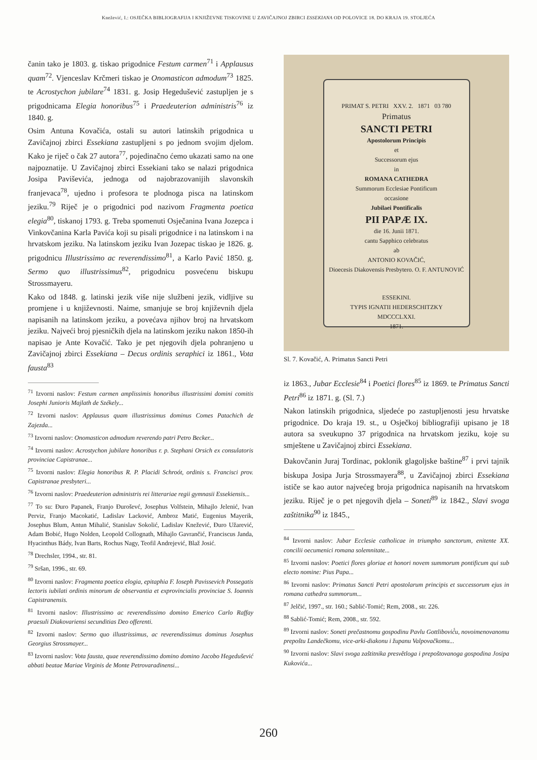Knežević, I.: OSJEČKA BIBLIOGRAFIJA I KNJIŽEVNE TISKOVINE U ZAVIČAJNOJ ZBIRCI ESSEKIANA OD POLOVICE 18. DO KRAJA 19. STOLJEĆA
čanin tako je 1803. g. tiskao prigodnice Festum carmen<sup>71</sup> i Applausus quam<sup>72</sup>. Vjenceslav Krčmeri tiskao je Onomasticon admodum<sup>73</sup> 1825. te Acrostychon jubilare<sup>74</sup> 1831. g. Josip Hegedušević zastupljen je s prigodnicama Elegia honoribus<sup>75</sup> i Praedeuterion administris<sup>76</sup> iz 1840. g.
Osim Antuna Kovačića, ostali su autori latinskih prigodnica u Zavičajnoj zbirci Essekiana zastupljeni s po jednom svojim djelom. Kako je riječ o čak 27 autora<sup>77</sup>, pojedinačno ćemo ukazati samo na one najpoznatije. U Zavičajnoj zbirci Essekiani tako se nalazi prigodnica Josipa Paviševića, jednoga od najobrazovanijih slavonskih franjevaca<sup>78</sup>, ujedno i profesora te plodnoga pisca na latinskom jeziku.<sup>79</sup> Riječ je o prigodnici pod nazivom Fragmenta poetica elegia<sup>80</sup>, tiskanoj 1793. g. Treba spomenuti Osječanina Ivana Jozepca i Vinkovčanina Karla Pavića koji su pisali prigodnice i na latinskom i na hrvatskom jeziku. Na latinskom jeziku Ivan Jozepac tiskao je 1826. g. prigodnicu Illustrissimo ac reverendissimo<sup>81</sup>, a Karlo Pavić 1850. g. Sermo quo illustrissimus<sup>82</sup>, prigodnicu posvećenu biskupu Strossmayeru.
Kako od 1848. g. latinski jezik više nije službeni jezik, vidljive su promjene i u književnosti. Naime, smanjuje se broj književnih djela napisanih na latinskom jeziku, a povećava njihov broj na hrvatskom jeziku. Najveći broj pjesničkih djela na latinskom jeziku nakon 1850-ih napisao je Ante Kovačić. Tako je pet njegovih djela pohranjeno u Zavičajnoj zbirci Essekiana – Decus ordinis seraphici iz 1861., Vota fausta<sup>83</sup>
<sup>71</sup> Izvorni naslov: Festum carmen amplissimis honoribus illustrissimi domini comitis Josephi Junioris Majlath de Székely...
<sup>72</sup> Izvorni naslov: Applausus quam illustrissimus dominus Comes Patachich de Zajezda...
<sup>73</sup> Izvorni naslov: Onomasticon admodum reverendo patri Petro Becker...
<sup>74</sup> Izvorni naslov: Acrostychon jubilare honoribus r. p. Stephani Orsich ex consulatoris provinciae Capistranae...
<sup>75</sup> Izvorni naslov: Elegia honoribus R. P. Placidi Schroót, ordinis s. Francisci prov. Capistranae presbyteri...
<sup>76</sup> Izvorni naslov: Praedeuterion administris rei litterariae regii gymnasii Essekiensis...
<sup>77</sup> To su: Đuro Papanek, Franjo Đuroševć, Josephus Volfstein, Mihajlo Jelenić, Ivan Perviz, Franjo Macokatić, Ladislav Lacković, Ambroz Matić, Eugenius Mayerik, Josephus Blum, Antun Mihalić, Stanislav Sokolić, Ladislav Knežević, Đuro Užarević, Adam Bobić, Hugo Nolden, Leopold Collognath, Mihajlo Gavrančić, Franciscus Janda, Hyacinthus Bády, Ivan Barts, Rochus Nagy, Teofil Andrejević, Blaž Josić.
<sup>78</sup> Drechsler, 1994., str. 81.
<sup>79</sup> Sršan, 1996., str. 69.
<sup>80</sup> Izvorni naslov: Fragmenta poetica elogia, epitaphia F. Ioseph Pavissevich Possegatis lectoris iubilati ordinis minorum de observantia et exprovincialis provinciae S. Ioannis Capistranensis.
<sup>81</sup> Izvorni naslov: Illustrissimo ac reverendissimo domino Emerico Carlo Raffay praesuli Diakovariensi secunditias Deo offerenti.
<sup>82</sup> Izvorni naslov: Sermo quo illustrissimus, ac reverendissimus dominus Josephus Georgius Strossmayer...
<sup>83</sup> Izvorni naslov: Vota fausta, quae reverendissimo domino domino Jacobo Hegedušević abbati beatae Mariae Virginis de Monte Petrovaradinensi...
PRIMAT S. PETRI XXV. 2. 1871 03 780
Primatus
SANCTI PETRI
Apostolorum Principis
et
Successorum ejus
in
ROMANA CATHEDRA
Summorum Ecclesiae Pontificum
occasione
Jubilaei Pontificalis
PII PAPÆ IX.
die 16. Junii 1871.
cantu Sapphico celebratus
ab
ANTONIO KOVAČIĆ,
Dioecesis Diakovensis Presbytero. O. F. ANTUNOVIĆ
ESSEKINI.
TYPIS IGNATII HEDERSCHITZKY
MDCCCLXXI.
1871.
Sl. 7. Kovačić, A. Primatus Sancti Petri
iz 1863., Jubar Ecclesie<sup>84</sup> i Poetici flores<sup>85</sup> iz 1869. te Primatus Sancti Petri<sup>86</sup> iz 1871. g. (Sl. 7.)
Nakon latinskih prigodnica, sljedeće po zastupljenosti jesu hrvatske prigodnice. Do kraja 19. st., u Osječkoj bibliografiji upisano je 18 autora sa sveukupno 37 prigodnica na hrvatskom jeziku, koje su smještene u Zavičajnoj zbirci Essekiana.
Đakovčanin Juraj Tordinac, poklonik glagoljske baštine<sup>87</sup> i prvi tajnik biskupa Josipa Jurja Strossmayera<sup>88</sup>, u Zavičajnoj zbirci Essekiana ističe se kao autor najvećeg broja prigodnica napisanih na hrvatskom jeziku. Riječ je o pet njegovih djela – Soneti<sup>89</sup> iz 1842., Slavi svoga zaštitnika<sup>90</sup> iz 1845.,
<sup>84</sup> Izvorni naslov: Jubar Ecclesie catholicae in triumpho sanctorum, enitente XX. concilii oecumenici romana solemnitate...
<sup>85</sup> Izvorni naslov: Poetici flores gloriae et honori novem summorum pontificum qui sub electo nomine: Pius Papa...
<sup>86</sup> Izvorni naslov: Primatus Sancti Petri apostolarum principis et successorum ejus in romana cathedra summorum...
<sup>87</sup> Jelčić, 1997., str. 160.; Sablić-Tomić; Rem, 2008., str. 226.
<sup>88</sup> Sablić-Tomić; Rem, 2008., str. 592.
<sup>89</sup> Izvorni naslov: Soneti prečastnomu gospodinu Pavlu Gottlibović́u, novoimenovanomu prepoštu Landečkomu, vice-arki-diakonu i županu Valpovačkomu...
<sup>90</sup> Izvorni naslov: Slavi svoga zaštitnika presvětloga i prepoštovanoga gospodina Josipa Kukovića...
260